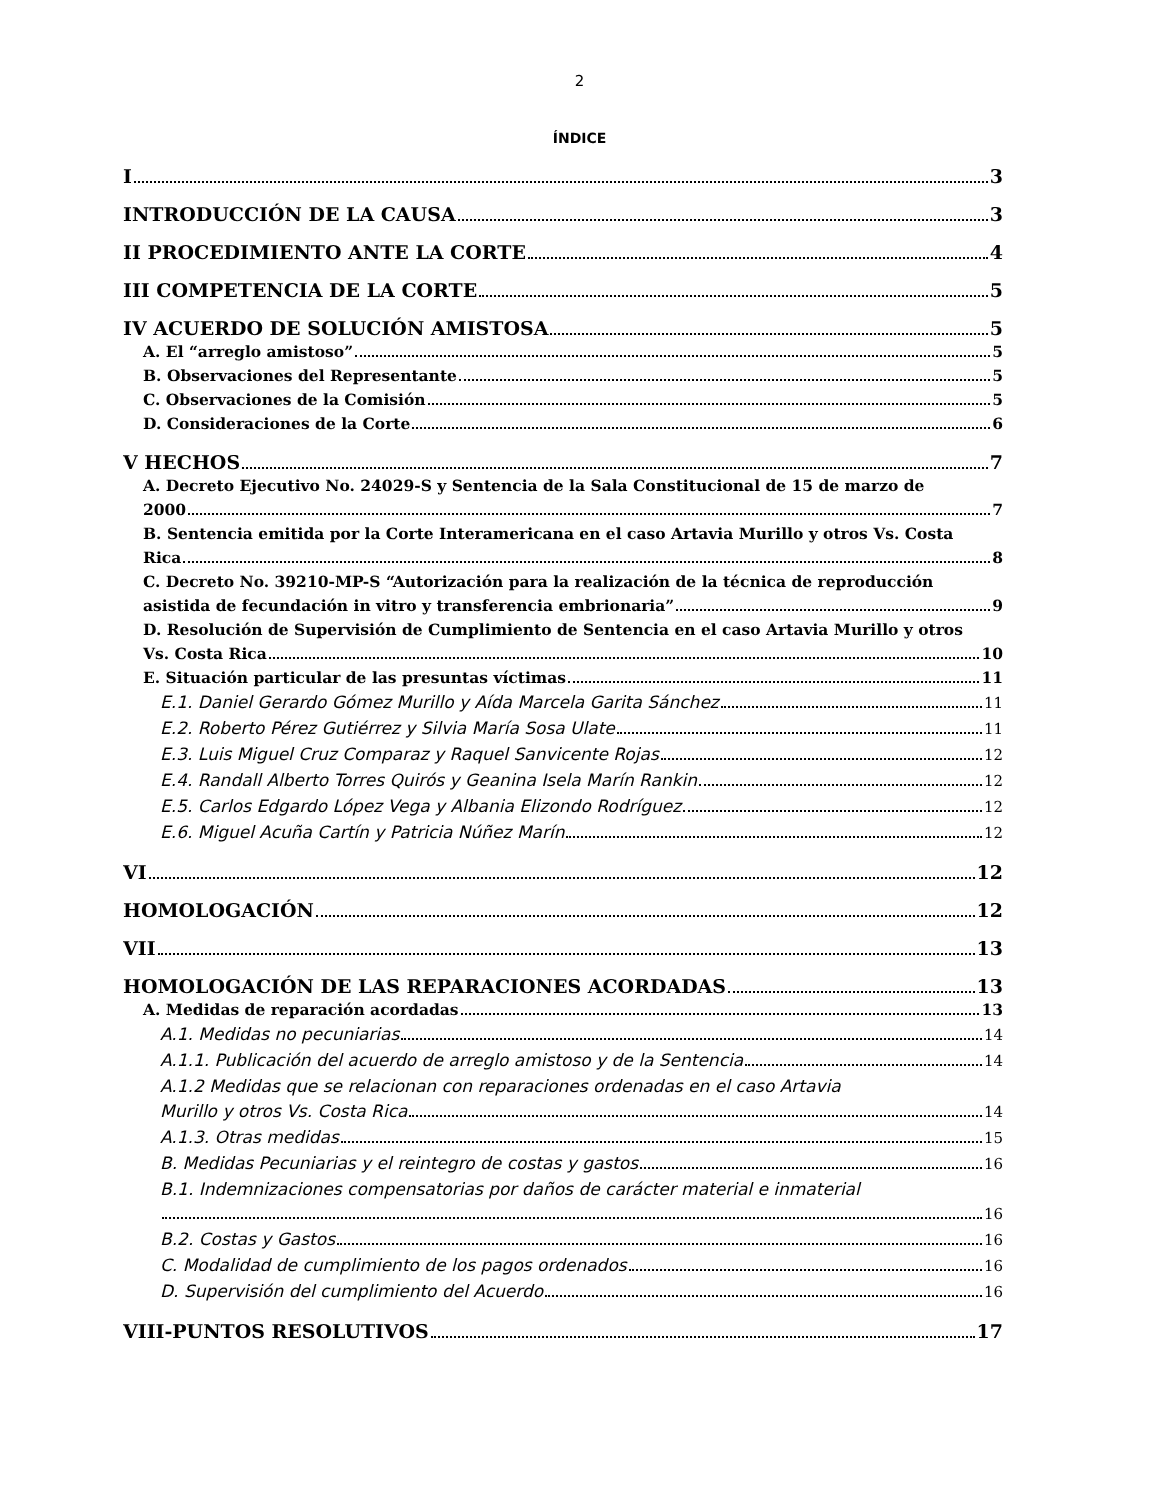2
ÍNDICE
I 3
INTRODUCCIÓN DE LA CAUSA 3
II PROCEDIMIENTO ANTE LA CORTE 4
III COMPETENCIA DE LA CORTE 5
IV ACUERDO DE SOLUCIÓN AMISTOSA 5
A. El “arreglo amistoso” 5
B. Observaciones del Representante 5
C. Observaciones de la Comisión 5
D. Consideraciones de la Corte 6
V HECHOS 7
A. Decreto Ejecutivo No. 24029-S y Sentencia de la Sala Constitucional de 15 de marzo de
2000 7
B. Sentencia emitida por la Corte Interamericana en el caso Artavia Murillo y otros Vs. Costa
Rica 8
C. Decreto No. 39210-MP-S “Autorización para la realización de la técnica de reproducción
asistida de fecundación in vitro y transferencia embrionaria” 9
D. Resolución de Supervisión de Cumplimiento de Sentencia en el caso Artavia Murillo y otros
Vs. Costa Rica 10
E. Situación particular de las presuntas víctimas 11
E.1. Daniel Gerardo Gómez Murillo y Aída Marcela Garita Sánchez 11
E.2. Roberto Pérez Gutiérrez y Silvia María Sosa Ulate 11
E.3. Luis Miguel Cruz Comparaz y Raquel Sanvicente Rojas 12
E.4. Randall Alberto Torres Quirós y Geanina Isela Marín Rankin 12
E.5. Carlos Edgardo López Vega y Albania Elizondo Rodríguez 12
E.6. Miguel Acuña Cartín y Patricia Núñez Marín 12
VI 12
HOMOLOGACIÓN 12
VII 13
HOMOLOGACIÓN DE LAS REPARACIONES ACORDADAS 13
A. Medidas de reparación acordadas 13
A.1. Medidas no pecuniarias 14
A.1.1. Publicación del acuerdo de arreglo amistoso y de la Sentencia 14
A.1.2 Medidas que se relacionan con reparaciones ordenadas en el caso Artavia
Murillo y otros Vs. Costa Rica 14
A.1.3. Otras medidas 15
B. Medidas Pecuniarias y el reintegro de costas y gastos 16
B.1. Indemnizaciones compensatorias por daños de carácter material e inmaterial
16
B.2. Costas y Gastos 16
C. Modalidad de cumplimiento de los pagos ordenados 16
D. Supervisión del cumplimiento del Acuerdo 16
VIII-PUNTOS RESOLUTIVOS 17